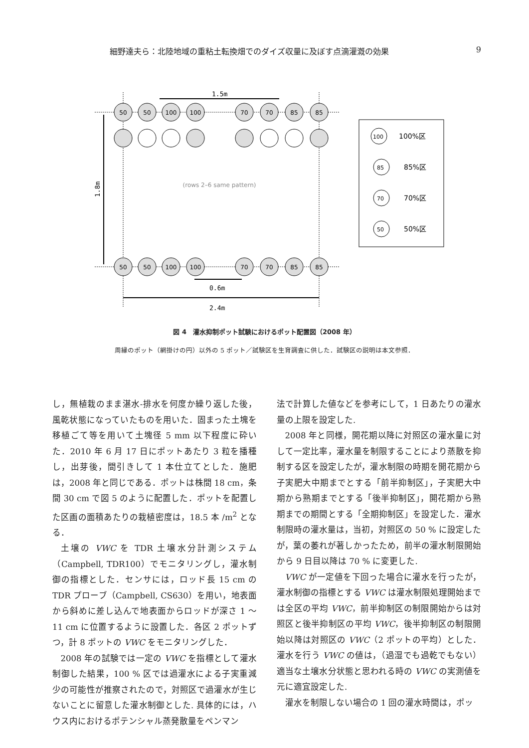細野達夫ら：北陸地域の重粘土転換畑でのダイズ収量に及ぼす点滴灌漑の効果 9
1.5m
0.6m
2.4m
1.8m
50
50
100
100
70
70
85
85
50
50
100
100
70
70
85
85
(rows 2–6 same pattern)
100
100%区
85
85%区
70
70%区
50
50%区
図 4　灌水抑制ポット試験におけるポット配置図（2008 年）
周縁のポット（網掛けの円）以外の 5 ポット／試験区を生育調査に供した．試験区の説明は本文参照．
し，無植栽のまま湛水-排水を何度か繰り返した後，風乾状態になっていたものを用いた．固まった土塊を移植ごて等を用いて土塊径 5 mm 以下程度に砕いた．2010 年 6 月 17 日にポットあたり 3 粒を播種し，出芽後，間引きして 1 本仕立てとした．施肥は，2008 年と同じである．ポットは株間 18 cm，条間 30 cm で図 5 のように配置した．ポットを配置した区画の面積あたりの栽植密度は，18.5 本 /m<sup>2</sup> となる．
土壌の VWC を TDR 土壌水分計測システム（Campbell, TDR100）でモニタリングし，灌水制御の指標とした．センサには，ロッド長 15 cm の TDR プローブ（Campbell, CS630）を用い，地表面から斜めに差し込んで地表面からロッドが深さ 1 ～ 11 cm に位置するように設置した．各区 2 ポットずつ，計 8 ポットの VWC をモニタリングした．
2008 年の試験では一定の VWC を指標として灌水制御した結果，100 % 区では過灌水による子実重減少の可能性が推察されたので，対照区で過灌水が生じないことに留意した灌水制御とした. 具体的には，ハウス内におけるポテンシャル蒸発散量をペンマン
法で計算した値などを参考にして，1 日あたりの灌水量の上限を設定した.
2008 年と同様，開花期以降に対照区の灌水量に対して一定比率，灌水量を制限することにより蒸散を抑制する区を設定したが，灌水制限の時期を開花期から子実肥大中期までとする「前半抑制区」，子実肥大中期から熟期までとする「後半抑制区」，開花期から熟期までの期間とする「全期抑制区」を設定した．灌水制限時の灌水量は，当初，対照区の 50 % に設定したが，葉の萎れが著しかったため，前半の灌水制限開始から 9 日目以降は 70 % に変更した.
VWC が一定値を下回った場合に灌水を行ったが，灌水制御の指標とする VWC は灌水制限処理開始までは全区の平均 VWC，前半抑制区の制限開始からは対照区と後半抑制区の平均 VWC，後半抑制区の制限開始以降は対照区の VWC（2 ポットの平均）とした．灌水を行う VWC の値は，（過湿でも過乾でもない）適当な土壌水分状態と思われる時の VWC の実測値を元に適宜設定した.
灌水を制限しない場合の 1 回の灌水時間は，ポッ